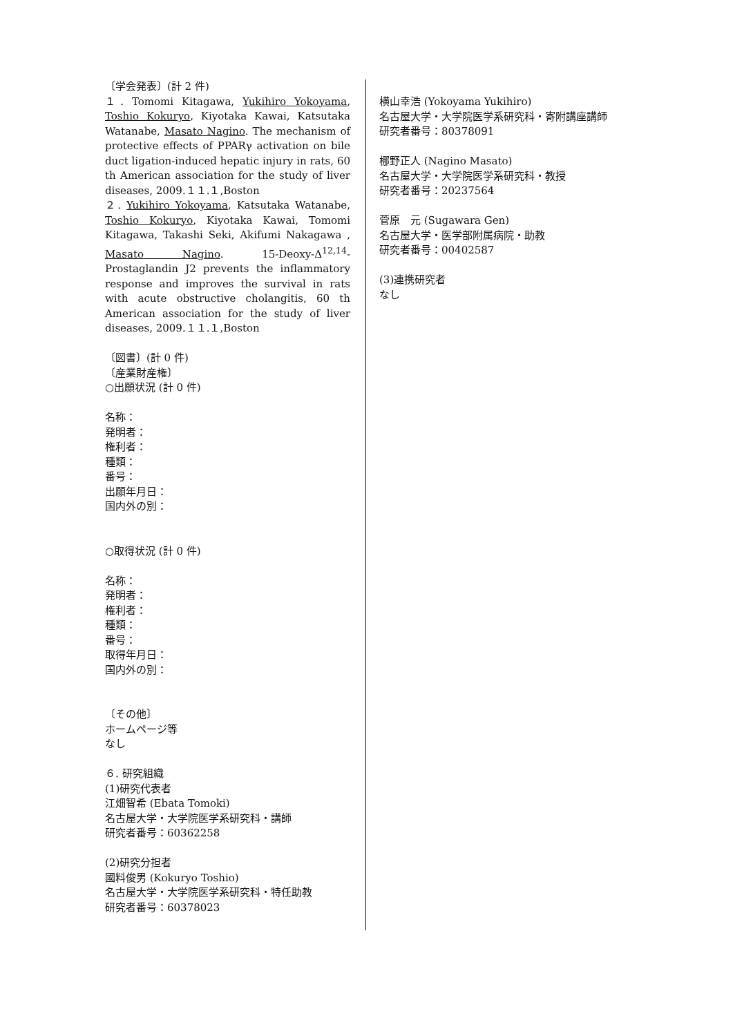〔学会発表〕(計 2 件)
１. Tomomi Kitagawa, Yukihiro Yokoyama, Toshio Kokuryo, Kiyotaka Kawai, Katsutaka Watanabe, Masato Nagino. The mechanism of protective effects of PPARγ activation on bile duct ligation-induced hepatic injury in rats, 60 th American association for the study of liver diseases, 2009.１１.１,Boston
２. Yukihiro Yokoyama, Katsutaka Watanabe, Toshio Kokuryo, Kiyotaka Kawai, Tomomi Kitagawa, Takashi Seki, Akifumi Nakagawa , Masato Nagino. 15-Deoxy-Δ<sup>12,14</sup>-Prostaglandin J2 prevents the inflammatory response and improves the survival in rats with acute obstructive cholangitis, 60 th American association for the study of liver diseases, 2009.１１.１,Boston
〔図書〕(計 0 件)
〔産業財産権〕
○出願状況 (計 0 件)
名称：
発明者：
権利者：
種類：
番号：
出願年月日：
国内外の別：
○取得状況 (計 0 件)
名称：
発明者：
権利者：
種類：
番号：
取得年月日：
国内外の別：
〔その他〕
ホームページ等
なし
６. 研究組織
(1)研究代表者
江畑智希 (Ebata Tomoki)
名古屋大学・大学院医学系研究科・講師
研究者番号：60362258
(2)研究分担者
國料俊男 (Kokuryo Toshio)
名古屋大学・大学院医学系研究科・特任助教
研究者番号：60378023
横山幸浩 (Yokoyama Yukihiro)
名古屋大学・大学院医学系研究科・寄附講座講師
研究者番号：80378091
梛野正人 (Nagino Masato)
名古屋大学・大学院医学系研究科・教授
研究者番号：20237564
菅原　元 (Sugawara Gen)
名古屋大学・医学部附属病院・助教
研究者番号：00402587
(3)連携研究者
なし